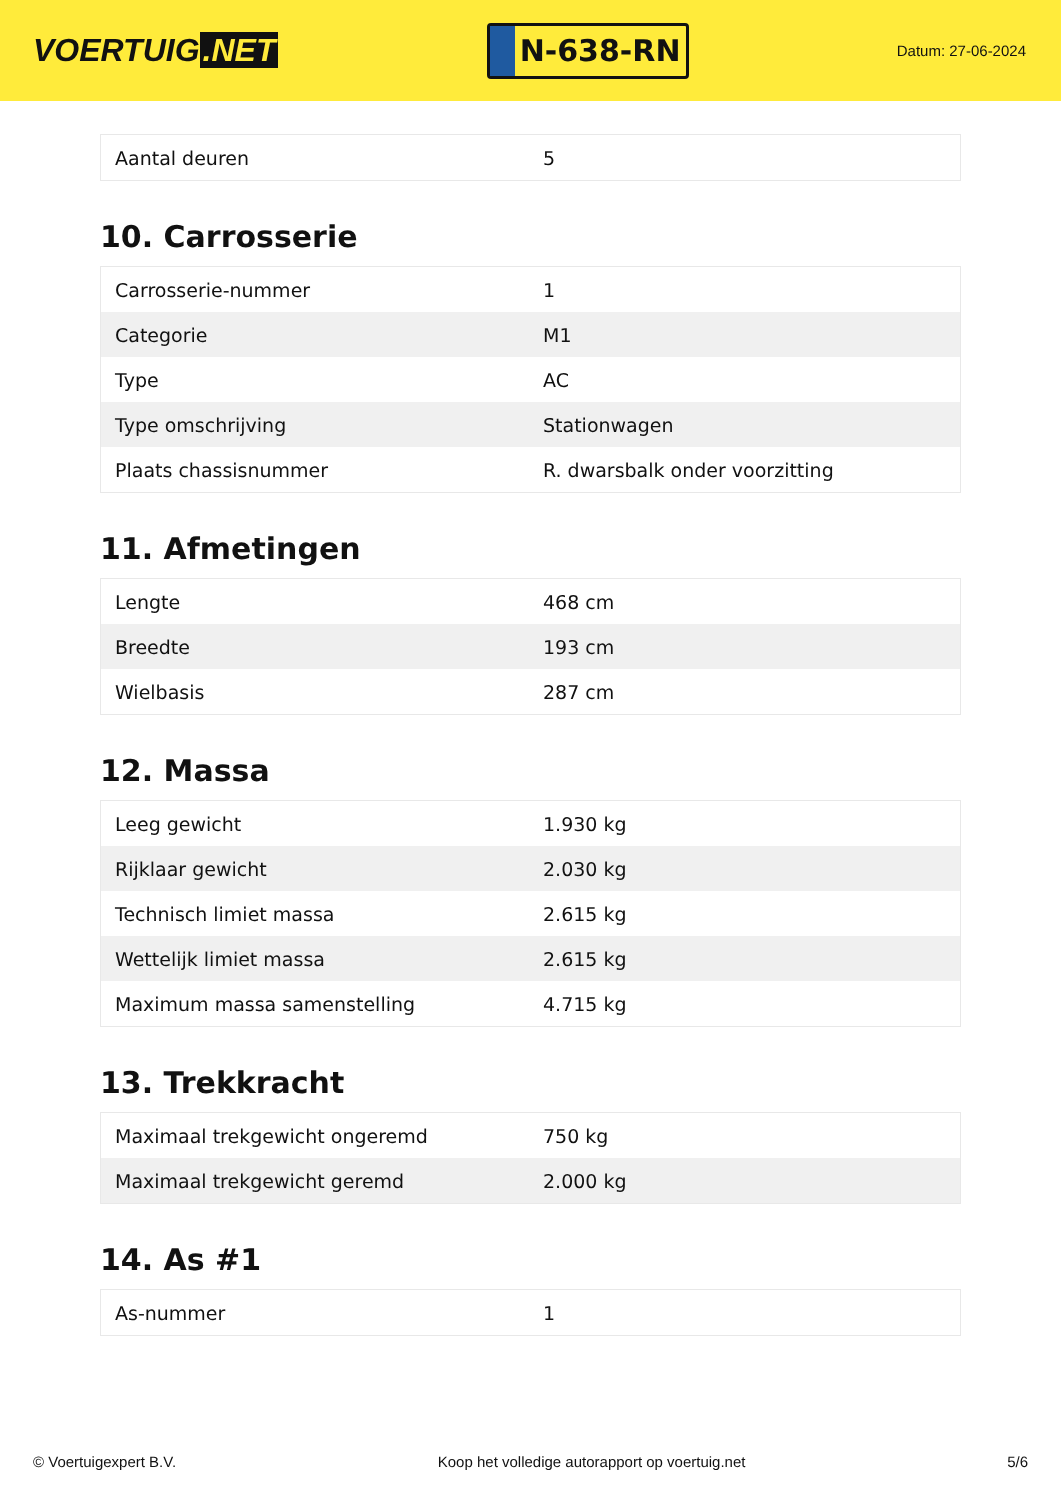VOERTUIG.NET
N-638-RN
Datum: 27-06-2024
| Aantal deuren | 5 |
10. Carrosserie
| Carrosserie-nummer | 1 |
| Categorie | M1 |
| Type | AC |
| Type omschrijving | Stationwagen |
| Plaats chassisnummer | R. dwarsbalk onder voorzitting |
11. Afmetingen
| Lengte | 468 cm |
| Breedte | 193 cm |
| Wielbasis | 287 cm |
12. Massa
| Leeg gewicht | 1.930 kg |
| Rijklaar gewicht | 2.030 kg |
| Technisch limiet massa | 2.615 kg |
| Wettelijk limiet massa | 2.615 kg |
| Maximum massa samenstelling | 4.715 kg |
13. Trekkracht
| Maximaal trekgewicht ongeremd | 750 kg |
| Maximaal trekgewicht geremd | 2.000 kg |
14. As #1
| As-nummer | 1 |
© Voertuigexpert B.V. Koop het volledige autorapport op voertuig.net 5/6